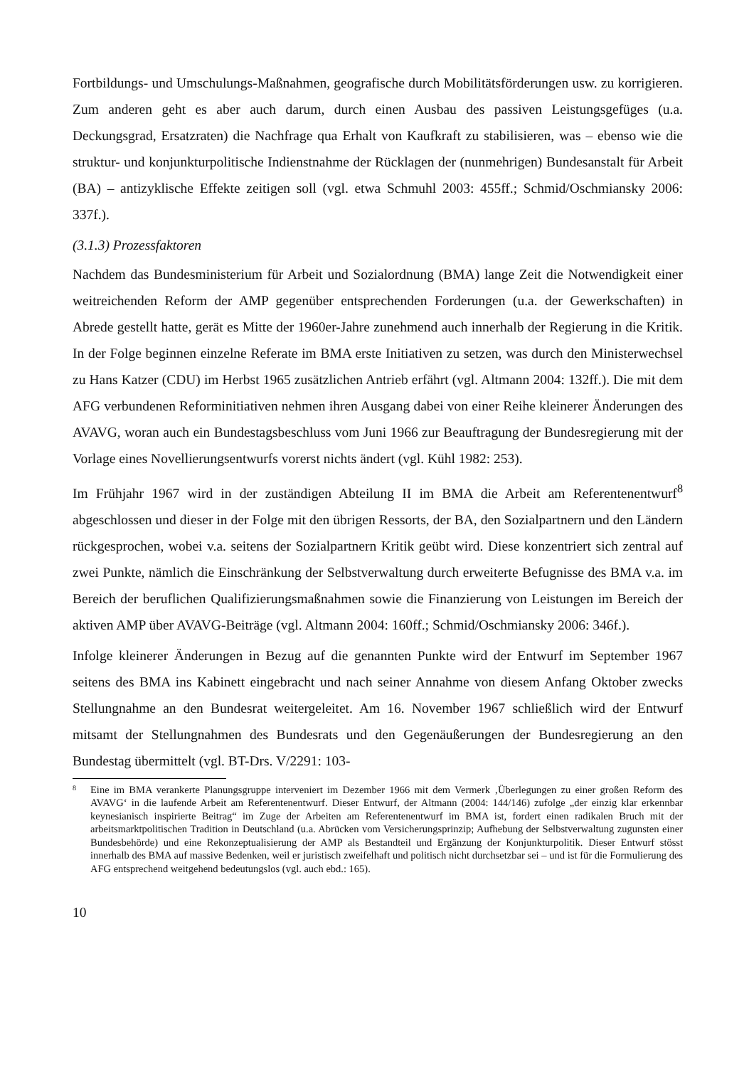Fortbildungs- und Umschulungs-Maßnahmen, geografische durch Mobilitätsförderungen usw. zu korrigieren. Zum anderen geht es aber auch darum, durch einen Ausbau des passiven Leistungsgefüges (u.a. Deckungsgrad, Ersatzraten) die Nachfrage qua Erhalt von Kaufkraft zu stabilisieren, was – ebenso wie die struktur- und konjunkturpolitische Indienstnahme der Rücklagen der (nunmehrigen) Bundesanstalt für Arbeit (BA) – antizyklische Effekte zeitigen soll (vgl. etwa Schmuhl 2003: 455ff.; Schmid/Oschmiansky 2006: 337f.).
(3.1.3) Prozessfaktoren
Nachdem das Bundesministerium für Arbeit und Sozialordnung (BMA) lange Zeit die Notwendigkeit einer weitreichenden Reform der AMP gegenüber entsprechenden Forderungen (u.a. der Gewerkschaften) in Abrede gestellt hatte, gerät es Mitte der 1960er-Jahre zunehmend auch innerhalb der Regierung in die Kritik. In der Folge beginnen einzelne Referate im BMA erste Initiativen zu setzen, was durch den Ministerwechsel zu Hans Katzer (CDU) im Herbst 1965 zusätzlichen Antrieb erfährt (vgl. Altmann 2004: 132ff.). Die mit dem AFG verbundenen Reforminitiativen nehmen ihren Ausgang dabei von einer Reihe kleinerer Änderungen des AVAVG, woran auch ein Bundestagsbeschluss vom Juni 1966 zur Beauftragung der Bundesregierung mit der Vorlage eines Novellierungsentwurfs vorerst nichts ändert (vgl. Kühl 1982: 253).
Im Frühjahr 1967 wird in der zuständigen Abteilung II im BMA die Arbeit am Referentenentwurf<sup>8</sup> abgeschlossen und dieser in der Folge mit den übrigen Ressorts, der BA, den Sozialpartnern und den Ländern rückgesprochen, wobei v.a. seitens der Sozialpartnern Kritik geübt wird. Diese konzentriert sich zentral auf zwei Punkte, nämlich die Einschränkung der Selbstverwaltung durch erweiterte Befugnisse des BMA v.a. im Bereich der beruflichen Qualifizierungsmaßnahmen sowie die Finanzierung von Leistungen im Bereich der aktiven AMP über AVAVG-Beiträge (vgl. Altmann 2004: 160ff.; Schmid/Oschmiansky 2006: 346f.).
Infolge kleinerer Änderungen in Bezug auf die genannten Punkte wird der Entwurf im September 1967 seitens des BMA ins Kabinett eingebracht und nach seiner Annahme von diesem Anfang Oktober zwecks Stellungnahme an den Bundesrat weitergeleitet. Am 16. November 1967 schließlich wird der Entwurf mitsamt der Stellungnahmen des Bundesrats und den Gegenäußerungen der Bundesregierung an den Bundestag übermittelt (vgl. BT-Drs. V/2291: 103-
8 Eine im BMA verankerte Planungsgruppe interveniert im Dezember 1966 mit dem Vermerk ‚Überlegungen zu einer großen Reform des AVAVG‘ in die laufende Arbeit am Referentenentwurf. Dieser Entwurf, der Altmann (2004: 144/146) zufolge „der einzig klar erkennbar keynesianisch inspirierte Beitrag“ im Zuge der Arbeiten am Referentenentwurf im BMA ist, fordert einen radikalen Bruch mit der arbeitsmarktpolitischen Tradition in Deutschland (u.a. Abrücken vom Versicherungsprinzip; Aufhebung der Selbstverwaltung zugunsten einer Bundesbehörde) und eine Rekonzeptualisierung der AMP als Bestandteil und Ergänzung der Konjunkturpolitik. Dieser Entwurf stösst innerhalb des BMA auf massive Bedenken, weil er juristisch zweifelhaft und politisch nicht durchsetzbar sei – und ist für die Formulierung des AFG entsprechend weitgehend bedeutungslos (vgl. auch ebd.: 165).
10